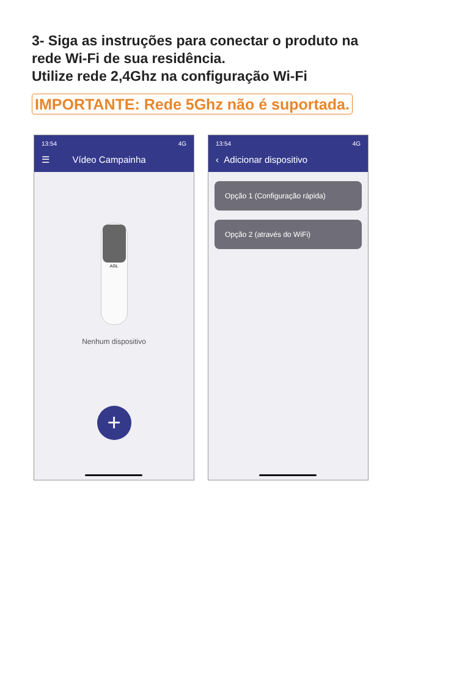3- Siga as instruções para conectar o produto na
rede Wi-Fi de sua residência.
Utilize rede 2,4Ghz na configuração Wi-Fi
IMPORTANTE: Rede 5Ghz não é suportada.
13:54 4G
☰ Vídeo Campainha
AGL
Nenhum dispositivo
+
13:54 4G
‹ Adicionar dispositivo
Opção 1 (Configuração rápida)
Opção 2 (através do WiFi)